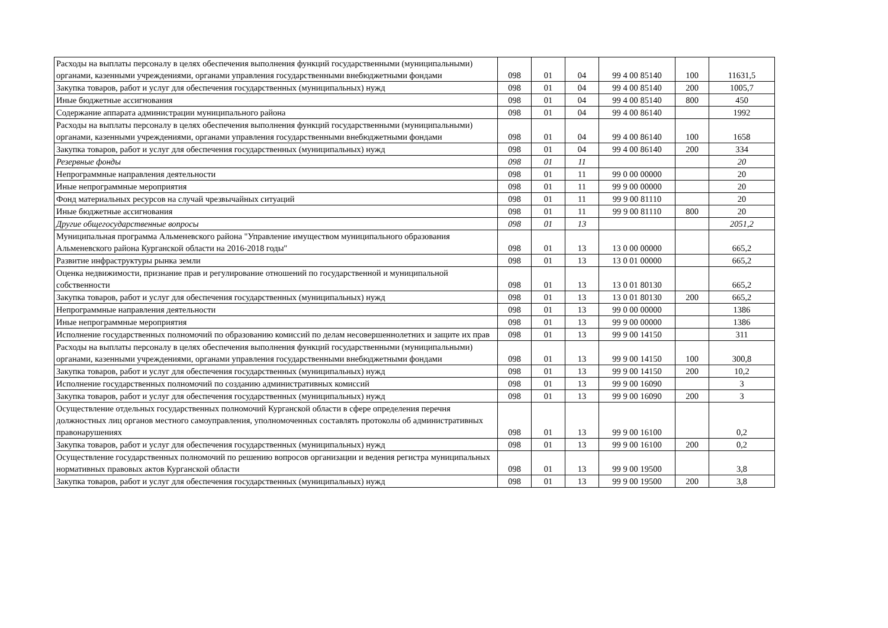| Расходы на выплаты персоналу в целях обеспечения выполнения функций государственными (муниципальными) органами, казенными учреждениями, органами управления государственными внебюджетными фондами | 098 | 01 | 04 | 99 4 00 85140 | 100 | 11631,5 |
| Закупка товаров, работ и услуг для обеспечения государственных (муниципальных) нужд | 098 | 01 | 04 | 99 4 00 85140 | 200 | 1005,7 |
| Иные бюджетные ассигнования | 098 | 01 | 04 | 99 4 00 85140 | 800 | 450 |
| Содержание аппарата администрации муниципального района | 098 | 01 | 04 | 99 4 00 86140 | | 1992 |
| Расходы на выплаты персоналу в целях обеспечения выполнения функций государственными (муниципальными) органами, казенными учреждениями, органами управления государственными внебюджетными фондами | 098 | 01 | 04 | 99 4 00 86140 | 100 | 1658 |
| Закупка товаров, работ и услуг для обеспечения государственных (муниципальных) нужд | 098 | 01 | 04 | 99 4 00 86140 | 200 | 334 |
| Резервные фонды | 098 | 01 | 11 | | | 20 |
| Непрограммные направления деятельности | 098 | 01 | 11 | 99 0 00 00000 | | 20 |
| Иные непрограммные мероприятия | 098 | 01 | 11 | 99 9 00 00000 | | 20 |
| Фонд материальных ресурсов на случай чрезвычайных ситуаций | 098 | 01 | 11 | 99 9 00 81110 | | 20 |
| Иные бюджетные ассигнования | 098 | 01 | 11 | 99 9 00 81110 | 800 | 20 |
| Другие общегосударственные вопросы | 098 | 01 | 13 | | | 2051,2 |
| Муниципальная программа Альменевского района "Управление имуществом муниципального образования Альменевского района Курганской области на 2016-2018 годы" | 098 | 01 | 13 | 13 0 00 00000 | | 665,2 |
| Развитие инфраструктуры рынка земли | 098 | 01 | 13 | 13 0 01 00000 | | 665,2 |
| Оценка недвижимости, признание прав и регулирование отношений по государственной и муниципальной собственности | 098 | 01 | 13 | 13 0 01 80130 | | 665,2 |
| Закупка товаров, работ и услуг для обеспечения государственных (муниципальных) нужд | 098 | 01 | 13 | 13 0 01 80130 | 200 | 665,2 |
| Непрограммные направления деятельности | 098 | 01 | 13 | 99 0 00 00000 | | 1386 |
| Иные непрограммные мероприятия | 098 | 01 | 13 | 99 9 00 00000 | | 1386 |
| Исполнение государственных полномочий по образованию комиссий по делам несовершеннолетних и защите их прав | 098 | 01 | 13 | 99 9 00 14150 | | 311 |
| Расходы на выплаты персоналу в целях обеспечения выполнения функций государственными (муниципальными) органами, казенными учреждениями, органами управления государственными внебюджетными фондами | 098 | 01 | 13 | 99 9 00 14150 | 100 | 300,8 |
| Закупка товаров, работ и услуг для обеспечения государственных (муниципальных) нужд | 098 | 01 | 13 | 99 9 00 14150 | 200 | 10,2 |
| Исполнение государственных полномочий по созданию административных комиссий | 098 | 01 | 13 | 99 9 00 16090 | | 3 |
| Закупка товаров, работ и услуг для обеспечения государственных (муниципальных) нужд | 098 | 01 | 13 | 99 9 00 16090 | 200 | 3 |
| Осуществление отдельных государственных полномочий Курганской области в сфере определения перечня должностных лиц органов местного самоуправления, уполномоченных составлять протоколы об административных правонарушениях | 098 | 01 | 13 | 99 9 00 16100 | | 0,2 |
| Закупка товаров, работ и услуг для обеспечения государственных (муниципальных) нужд | 098 | 01 | 13 | 99 9 00 16100 | 200 | 0,2 |
| Осуществление государственных полномочий по решению вопросов организации и ведения регистра муниципальных нормативных правовых актов Курганской области | 098 | 01 | 13 | 99 9 00 19500 | | 3,8 |
| Закупка товаров, работ и услуг для обеспечения государственных (муниципальных) нужд | 098 | 01 | 13 | 99 9 00 19500 | 200 | 3,8 |